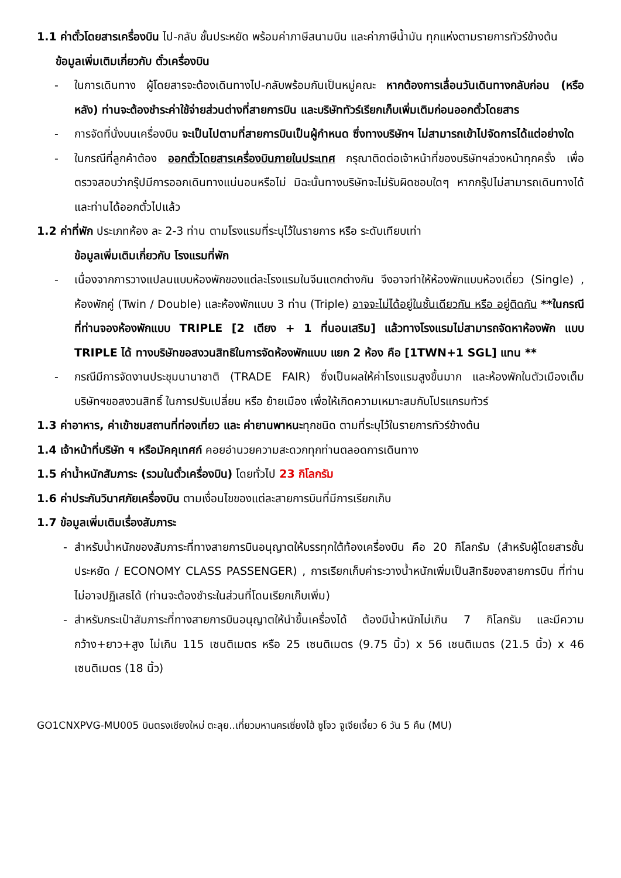1.1 ค่าตั๋วโดยสารเครื่องบิน ไป-กลับ ชั้นประหยัด พร้อมค่าภาษีสนามบิน และค่าภาษีน้ำมัน ทุกแห่งตามรายการทัวร์ข้างต้น
ข้อมูลเพิ่มเติมเกี่ยวกับ ตั๋วเครื่องบิน
- ในการเดินทาง ผู้โดยสารจะต้องเดินทางไป-กลับพร้อมกันเป็นหมู่คณะ หากต้องการเลื่อนวันเดินทางกลับก่อน (หรือหลัง) ท่านจะต้องชำระค่าใช้จ่ายส่วนต่างที่สายการบิน และบริษัททัวร์เรียกเก็บเพิ่มเติมก่อนออกตั๋วโดยสาร
- การจัดที่นั่งบนเครื่องบิน จะเป็นไปตามที่สายการบินเป็นผู้กำหนด ซึ่งทางบริษัทฯ ไม่สามารถเข้าไปจัดการได้แต่อย่างใด
- ในกรณีที่ลูกค้าต้อง ออกตั๋วโดยสารเครื่องบินภายในประเทศ กรุณาติดต่อเจ้าหน้าที่ของบริษัทฯล่วงหน้าทุกครั้ง เพื่อตรวจสอบว่ากรุ๊ปมีการออกเดินทางแน่นอนหรือไม่ มิฉะนั้นทางบริษัทจะไม่รับผิดชอบใดๆ หากกรุ๊ปไม่สามารถเดินทางได้ และท่านได้ออกตั๋วไปแล้ว
1.2 ค่าที่พัก ประเภทห้อง ละ 2-3 ท่าน ตามโรงแรมที่ระบุไว้ในรายการ หรือ ระดับเทียบเท่า
ข้อมูลเพิ่มเติมเกี่ยวกับ โรงแรมที่พัก
- เนื่องจากการวางแปลนแบบห้องพักของแต่ละโรงแรมในจีนแตกต่างกัน จึงอาจทำให้ห้องพักแบบห้องเดี่ยว (Single) , ห้องพักคู่ (Twin / Double) และห้องพักแบบ 3 ท่าน (Triple) อาจจะไม่ได้อยู่ในชั้นเดียวกัน หรือ อยู่ติดกัน **ในกรณีที่ท่านจองห้องพักแบบ TRIPLE [2 เตียง + 1 ที่นอนเสริม] แล้วทางโรงแรมไม่สามารถจัดหาห้องพัก แบบ TRIPLE ได้ ทางบริษัทขอสงวนสิทธิในการจัดห้องพักแบบ แยก 2 ห้อง คือ [1TWN+1 SGL] แทน **
- กรณีมีการจัดงานประชุมนานาชาติ (TRADE FAIR) ซึ่งเป็นผลให้ค่าโรงแรมสูงขึ้นมาก และห้องพักในตัวเมืองเต็ม บริษัทฯขอสงวนสิทธิ์ ในการปรับเปลี่ยน หรือ ย้ายเมือง เพื่อให้เกิดความเหมาะสมกับโปรแกรมทัวร์
1.3 ค่าอาหาร, ค่าเข้าชมสถานที่ท่องเที่ยว และ ค่ายานพาหนะทุกชนิด ตามที่ระบุไว้ในรายการทัวร์ข้างต้น
1.4 เจ้าหน้าที่บริษัท ฯ หรือมัคคุเทศก์ คอยอำนวยความสะดวกทุกท่านตลอดการเดินทาง
1.5 ค่าน้ำหนักสัมภาระ (รวมในตั๋วเครื่องบิน) โดยทั่วไป 23 กิโลกรัม
1.6 ค่าประกันวินาศภัยเครื่องบิน ตามเงื่อนไขของแต่ละสายการบินที่มีการเรียกเก็บ
1.7 ข้อมูลเพิ่มเติมเรื่องสัมภาระ
- สำหรับน้ำหนักของสัมภาระที่ทางสายการบินอนุญาตให้บรรทุกใต้ท้องเครื่องบิน คือ 20 กิโลกรัม (สำหรับผู้โดยสารชั้นประหยัด / ECONOMY CLASS PASSENGER) , การเรียกเก็บค่าระวางน้ำหนักเพิ่มเป็นสิทธิของสายการบิน ที่ท่านไม่อาจปฏิเสธได้ (ท่านจะต้องชำระในส่วนที่โดนเรียกเก็บเพิ่ม)
- สำหรับกระเป๋าสัมภาระที่ทางสายการบินอนุญาตให้นำขึ้นเครื่องได้ ต้องมีน้ำหนักไม่เกิน 7 กิโลกรัม และมีความกว้าง+ยาว+สูง ไม่เกิน 115 เซนติเมตร หรือ 25 เซนติเมตร (9.75 นิ้ว) x 56 เซนติเมตร (21.5 นิ้ว) x 46 เซนติเมตร (18 นิ้ว)
GO1CNXPVG-MU005 บินตรงเชียงใหม่ ตะลุย..เที่ยวมหานครเซี่ยงไฮ้ ซูโจว จูเจียเจี้ยว 6 วัน 5 คืน (MU)